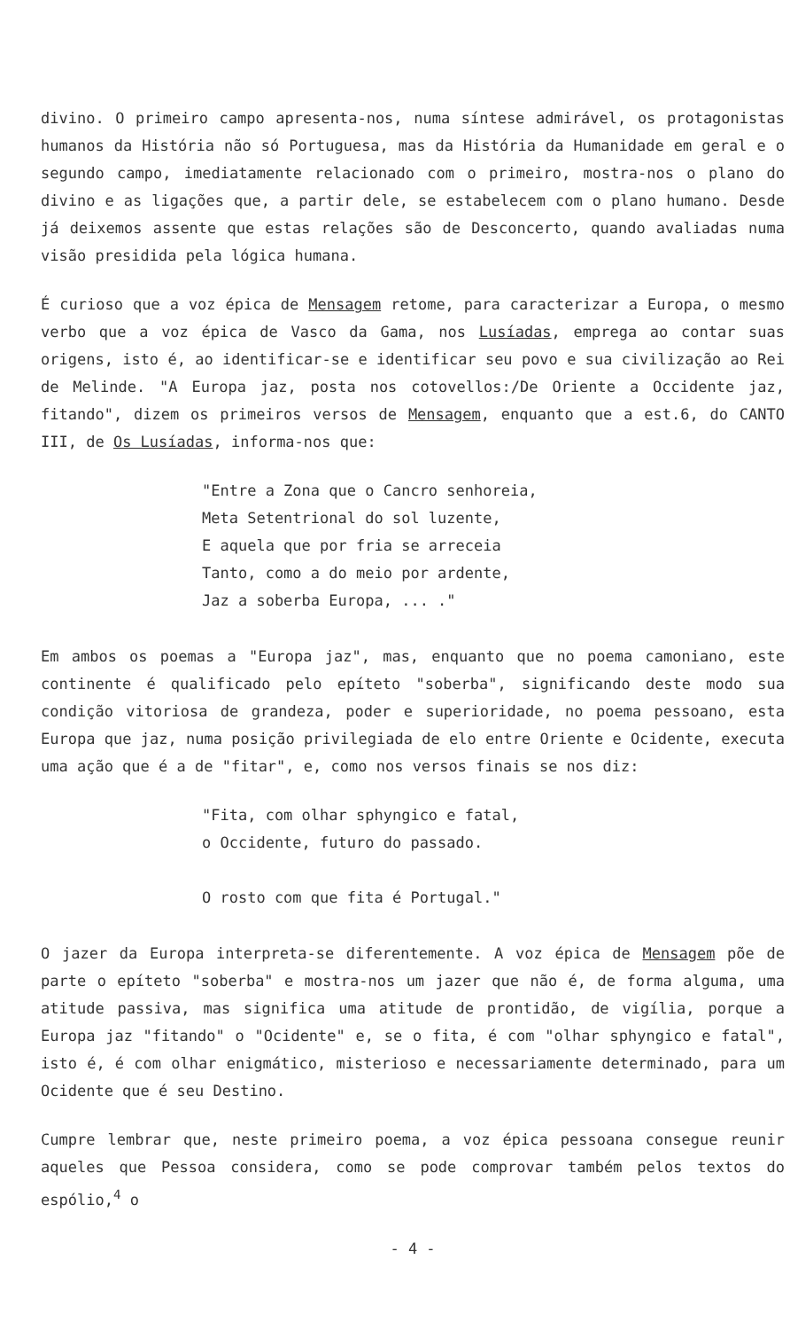divino. O primeiro campo apresenta-nos, numa síntese admirável, os protagonistas humanos da História não só Portuguesa, mas da História da Humanidade em geral e o segundo campo, imediatamente relacionado com o primeiro, mostra-nos o plano do divino e as ligações que, a partir dele, se estabelecem com o plano humano. Desde já deixemos assente que estas relações são de Desconcerto, quando avaliadas numa visão presidida pela lógica humana.
É curioso que a voz épica de Mensagem retome, para caracterizar a Europa, o mesmo verbo que a voz épica de Vasco da Gama, nos Lusíadas, emprega ao contar suas origens, isto é, ao identificar-se e identificar seu povo e sua civilização ao Rei de Melinde. "A Europa jaz, posta nos cotovellos:/De Oriente a Occidente jaz, fitando", dizem os primeiros versos de Mensagem, enquanto que a est.6, do CANTO III, de Os Lusíadas, informa-nos que:
"Entre a Zona que o Cancro senhoreia,
Meta Setentrional do sol luzente,
E aquela que por fria se arreceia
Tanto, como a do meio por ardente,
Jaz a soberba Europa, ... ."
Em ambos os poemas a "Europa jaz", mas, enquanto que no poema camoniano, este continente é qualificado pelo epíteto "soberba", significando deste modo sua condição vitoriosa de grandeza, poder e superioridade, no poema pessoano, esta Europa que jaz, numa posição privilegiada de elo entre Oriente e Ocidente, executa uma ação que é a de "fitar", e, como nos versos finais se nos diz:
"Fita, com olhar sphyngico e fatal,
o Occidente, futuro do passado.
O rosto com que fita é Portugal."
O jazer da Europa interpreta-se diferentemente. A voz épica de Mensagem põe de parte o epíteto "soberba" e mostra-nos um jazer que não é, de forma alguma, uma atitude passiva, mas significa uma atitude de prontidão, de vigília, porque a Europa jaz "fitando" o "Ocidente" e, se o fita, é com "olhar sphyngico e fatal", isto é, é com olhar enigmático, misterioso e necessariamente determinado, para um Ocidente que é seu Destino.
Cumpre lembrar que, neste primeiro poema, a voz épica pessoana consegue reunir aqueles que Pessoa considera, como se pode comprovar também pelos textos do espólio,<sup>4</sup> o
- 4 -